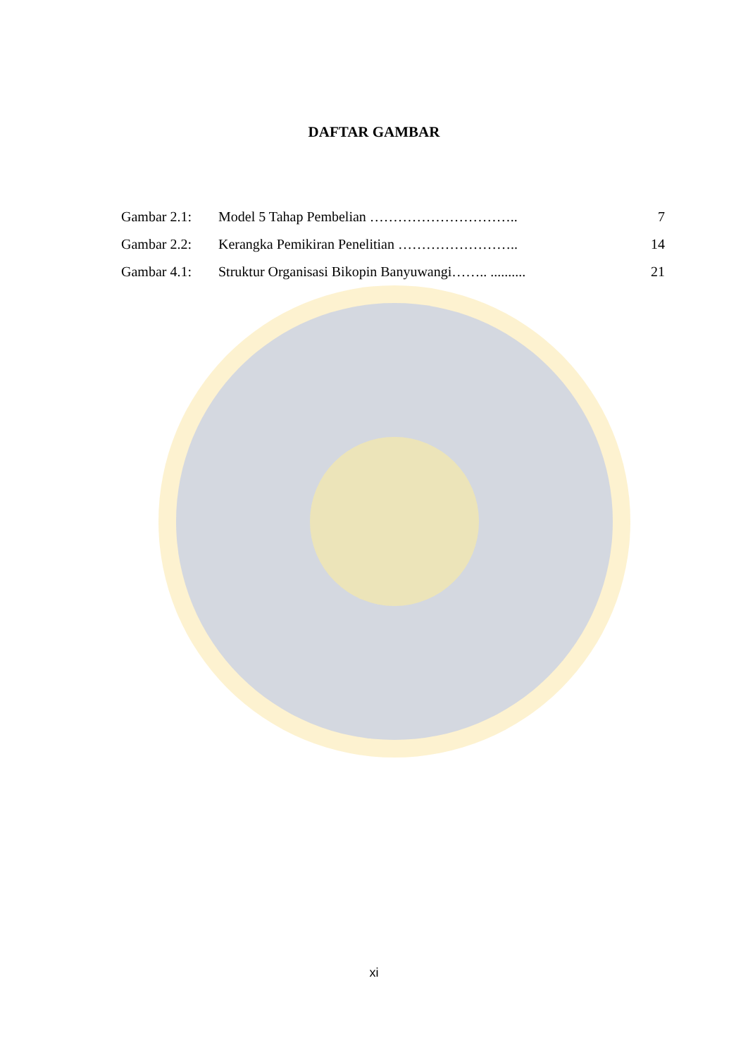DAFTAR GAMBAR
| Gambar 2.1: | Model 5 Tahap Pembelian ………………………….. | 7 |
| Gambar 2.2: | Kerangka Pemikiran Penelitian …………………….. | 14 |
| Gambar 4.1: | Struktur Organisasi Bikopin Banyuwangi…….. .......... | 21 |
xi